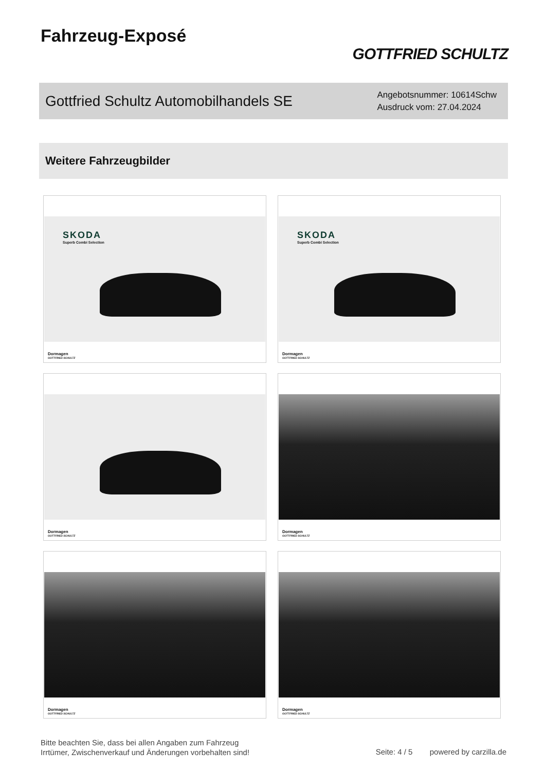Fahrzeug-Exposé
GOTTFRIED SCHULTZ
Gottfried Schultz Automobilhandels SE
Angebotsnummer: 10614Schw
Ausdruck vom: 27.04.2024
Weitere Fahrzeugbilder
SKODA
Superb Combi Selection
Dormagen
GOTTFRIED SCHULTZ
SKODA
Superb Combi Selection
Dormagen
GOTTFRIED SCHULTZ
Dormagen
GOTTFRIED SCHULTZ
Dormagen
GOTTFRIED SCHULTZ
Dormagen
GOTTFRIED SCHULTZ
Dormagen
GOTTFRIED SCHULTZ
Bitte beachten Sie, dass bei allen Angaben zum Fahrzeug
Irrtümer, Zwischenverkauf und Änderungen vorbehalten sind!
Seite: 4 / 5 powered by carzilla.de